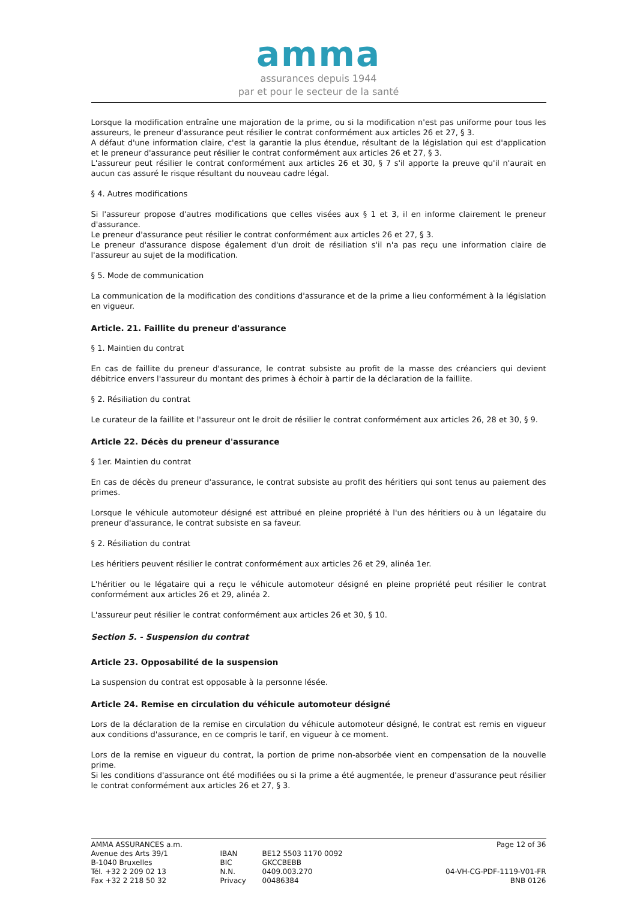amma
assurances depuis 1944
par et pour le secteur de la santé
Lorsque la modification entraîne une majoration de la prime, ou si la modification n'est pas uniforme pour tous les assureurs, le preneur d'assurance peut résilier le contrat conformément aux articles 26 et 27, § 3.
A défaut d'une information claire, c'est la garantie la plus étendue, résultant de la législation qui est d'application et le preneur d'assurance peut résilier le contrat conformément aux articles 26 et 27, § 3.
L'assureur peut résilier le contrat conformément aux articles 26 et 30, § 7 s'il apporte la preuve qu'il n'aurait en aucun cas assuré le risque résultant du nouveau cadre légal.
§ 4. Autres modifications
Si l'assureur propose d'autres modifications que celles visées aux § 1 et 3, il en informe clairement le preneur d'assurance.
Le preneur d'assurance peut résilier le contrat conformément aux articles 26 et 27, § 3.
Le preneur d'assurance dispose également d'un droit de résiliation s'il n'a pas reçu une information claire de l'assureur au sujet de la modification.
§ 5. Mode de communication
La communication de la modification des conditions d'assurance et de la prime a lieu conformément à la législation en vigueur.
Article. 21. Faillite du preneur d'assurance
§ 1. Maintien du contrat
En cas de faillite du preneur d'assurance, le contrat subsiste au profit de la masse des créanciers qui devient débitrice envers l'assureur du montant des primes à échoir à partir de la déclaration de la faillite.
§ 2. Résiliation du contrat
Le curateur de la faillite et l'assureur ont le droit de résilier le contrat conformément aux articles 26, 28 et 30, § 9.
Article 22. Décès du preneur d'assurance
§ 1er. Maintien du contrat
En cas de décès du preneur d'assurance, le contrat subsiste au profit des héritiers qui sont tenus au paiement des primes.
Lorsque le véhicule automoteur désigné est attribué en pleine propriété à l'un des héritiers ou à un légataire du preneur d'assurance, le contrat subsiste en sa faveur.
§ 2. Résiliation du contrat
Les héritiers peuvent résilier le contrat conformément aux articles 26 et 29, alinéa 1er.
L'héritier ou le légataire qui a reçu le véhicule automoteur désigné en pleine propriété peut résilier le contrat conformément aux articles 26 et 29, alinéa 2.
L'assureur peut résilier le contrat conformément aux articles 26 et 30, § 10.
Section 5. - Suspension du contrat
Article 23. Opposabilité de la suspension
La suspension du contrat est opposable à la personne lésée.
Article 24. Remise en circulation du véhicule automoteur désigné
Lors de la déclaration de la remise en circulation du véhicule automoteur désigné, le contrat est remis en vigueur aux conditions d'assurance, en ce compris le tarif, en vigueur à ce moment.
Lors de la remise en vigueur du contrat, la portion de prime non-absorbée vient en compensation de la nouvelle prime.
Si les conditions d'assurance ont été modifiées ou si la prime a été augmentée, le preneur d'assurance peut résilier le contrat conformément aux articles 26 et 27, § 3.
AMMA ASSURANCES a.m.
Avenue des Arts 39/1
B-1040 Bruxelles
Tél. +32 2 209 02 13
Fax +32 2 218 50 32
IBAN
BIC
N.N.
Privacy
BE12 5503 1170 0092
GKCCBEBB
0409.003.270
00486384
Page 12 of 36
04-VH-CG-PDF-1119-V01-FR
BNB 0126